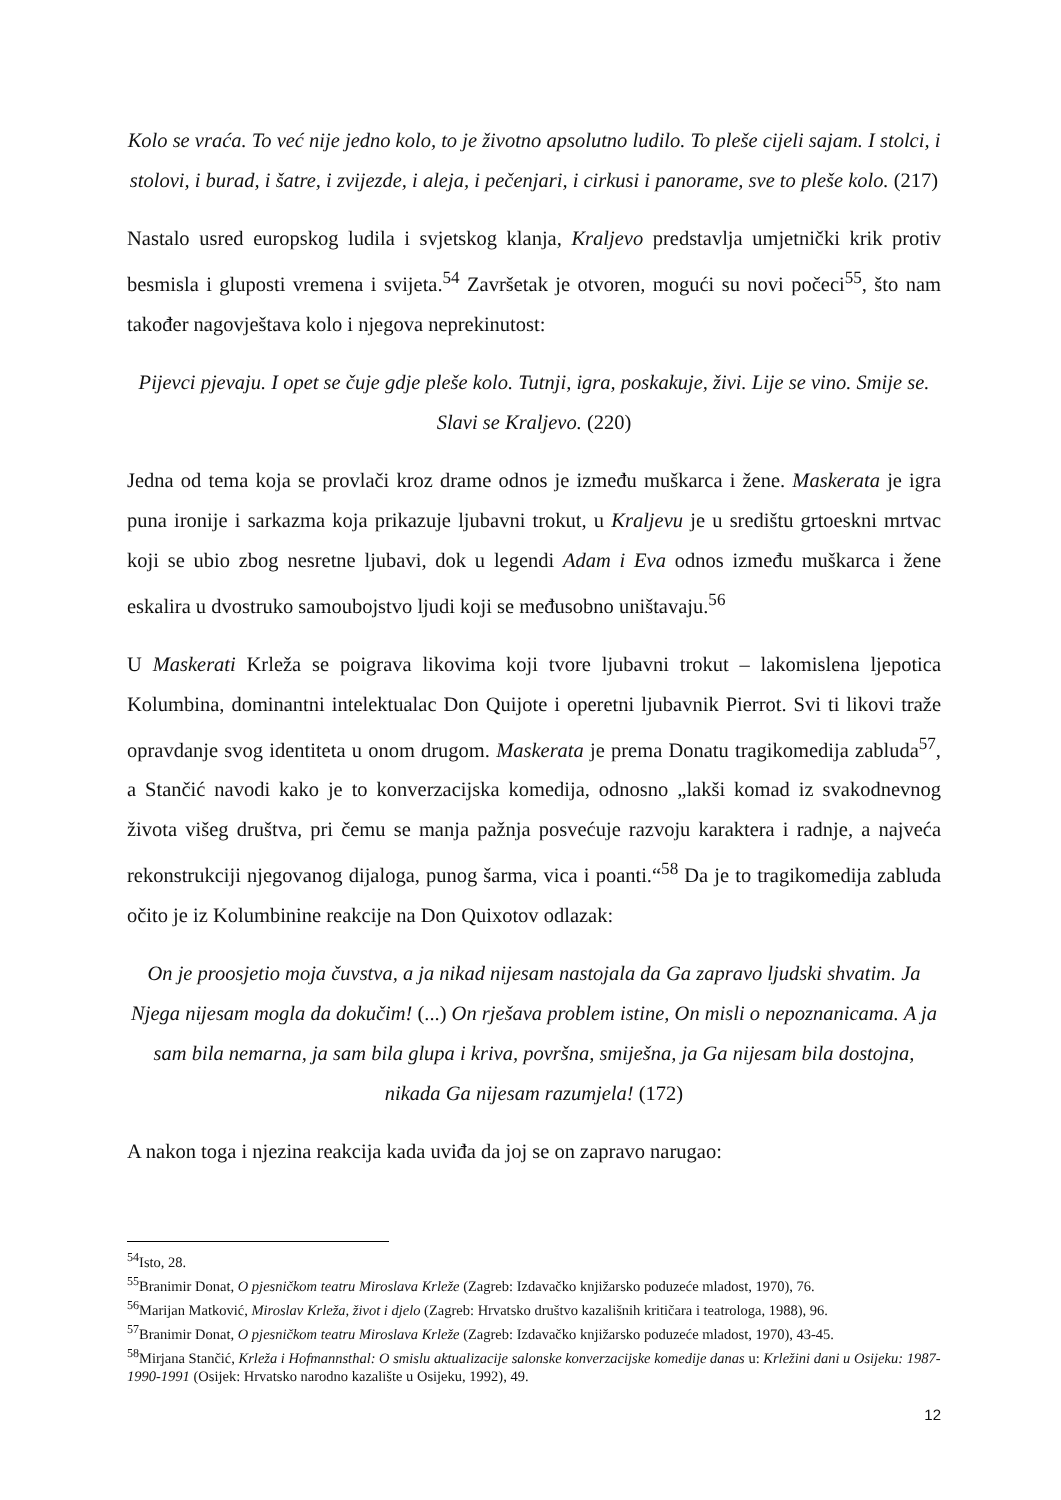Kolo se vraća. To već nije jedno kolo, to je životno apsolutno ludilo. To pleše cijeli sajam. I stolci, i stolovi, i burad, i šatre, i zvijezde, i aleja, i pečenjari, i cirkusi i panorame, sve to pleše kolo. (217)
Nastalo usred europskog ludila i svjetskog klanja, Kraljevo predstavlja umjetnički krik protiv besmisla i gluposti vremena i svijeta.<sup>54</sup> Završetak je otvoren, mogući su novi počeci<sup>55</sup>, što nam također nagovještava kolo i njegova neprekinutost:
Pijevci pjevaju. I opet se čuje gdje pleše kolo. Tutnji, igra, poskakuje, živi. Lije se vino. Smije se. Slavi se Kraljevo. (220)
Jedna od tema koja se provlači kroz drame odnos je između muškarca i žene. Maskerata je igra puna ironije i sarkazma koja prikazuje ljubavni trokut, u Kraljevu je u središtu grtoeskni mrtvac koji se ubio zbog nesretne ljubavi, dok u legendi Adam i Eva odnos između muškarca i žene eskalira u dvostruko samoubojstvo ljudi koji se međusobno uništavaju.<sup>56</sup>
U Maskerati Krleža se poigrava likovima koji tvore ljubavni trokut – lakomislena ljepotica Kolumbina, dominantni intelektualac Don Quijote i operetni ljubavnik Pierrot. Svi ti likovi traže opravdanje svog identiteta u onom drugom. Maskerata je prema Donatu tragikomedija zabluda<sup>57</sup>, a Stančić navodi kako je to konverzacijska komedija, odnosno „lakši komad iz svakodnevnog života višeg društva, pri čemu se manja pažnja posvećuje razvoju karaktera i radnje, a najveća rekonstrukciji njegovanog dijaloga, punog šarma, vica i poanti.“<sup>58</sup> Da je to tragikomedija zabluda očito je iz Kolumbinine reakcije na Don Quixotov odlazak:
On je proosjetio moja čuvstva, a ja nikad nijesam nastojala da Ga zapravo ljudski shvatim. Ja Njega nijesam mogla da dokučim! (...) On rješava problem istine, On misli o nepoznanicama. A ja sam bila nemarna, ja sam bila glupa i kriva, površna, smiješna, ja Ga nijesam bila dostojna, nikada Ga nijesam razumjela! (172)
A nakon toga i njezina reakcija kada uviđa da joj se on zapravo narugao:
<sup>54</sup> Isto, 28.
<sup>55</sup> Branimir Donat, O pjesničkom teatru Miroslava Krleže (Zagreb: Izdavačko knjižarsko poduzeće mladost, 1970), 76.
<sup>56</sup> Marijan Matković, Miroslav Krleža, život i djelo (Zagreb: Hrvatsko društvo kazališnih kritičara i teatrologa, 1988), 96.
<sup>57</sup> Branimir Donat, O pjesničkom teatru Miroslava Krleže (Zagreb: Izdavačko knjižarsko poduzeće mladost, 1970), 43-45.
<sup>58</sup> Mirjana Stančić, Krleža i Hofmannsthal: O smislu aktualizacije salonske konverzacijske komedije danas u: Krležini dani u Osijeku: 1987-1990-1991 (Osijek: Hrvatsko narodno kazalište u Osijeku, 1992), 49.
12